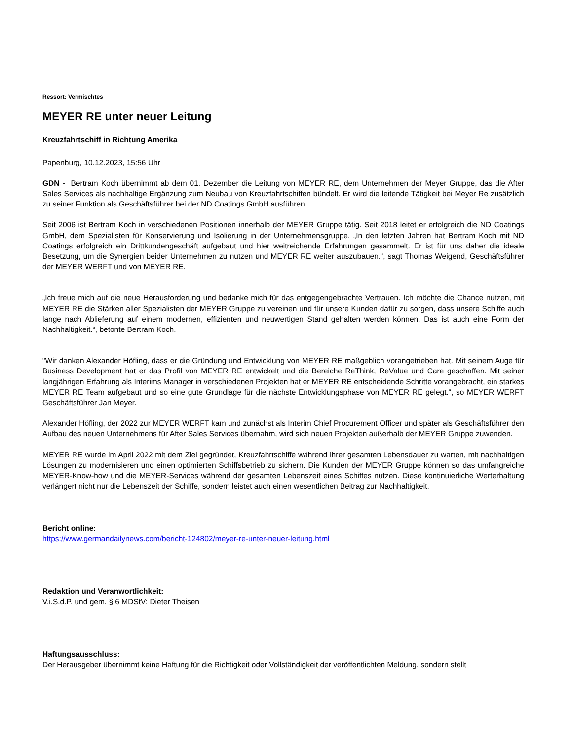Ressort: Vermischtes
MEYER RE unter neuer Leitung
Kreuzfahrtschiff in Richtung Amerika
Papenburg, 10.12.2023, 15:56 Uhr
GDN - Bertram Koch übernimmt ab dem 01. Dezember die Leitung von MEYER RE, dem Unternehmen der Meyer Gruppe, das die After Sales Services als nachhaltige Ergänzung zum Neubau von Kreuzfahrtschiffen bündelt. Er wird die leitende Tätigkeit bei Meyer Re zusätzlich zu seiner Funktion als Geschäftsführer bei der ND Coatings GmbH ausführen.
Seit 2006 ist Bertram Koch in verschiedenen Positionen innerhalb der MEYER Gruppe tätig. Seit 2018 leitet er erfolgreich die ND Coatings GmbH, dem Spezialisten für Konservierung und Isolierung in der Unternehmensgruppe. „In den letzten Jahren hat Bertram Koch mit ND Coatings erfolgreich ein Drittkundengeschäft aufgebaut und hier weitreichende Erfahrungen gesammelt. Er ist für uns daher die ideale Besetzung, um die Synergien beider Unternehmen zu nutzen und MEYER RE weiter auszubauen.“, sagt Thomas Weigend, Geschäftsführer der MEYER WERFT und von MEYER RE.
„Ich freue mich auf die neue Herausforderung und bedanke mich für das entgegengebrachte Vertrauen. Ich möchte die Chance nutzen, mit MEYER RE die Stärken aller Spezialisten der MEYER Gruppe zu vereinen und für unsere Kunden dafür zu sorgen, dass unsere Schiffe auch lange nach Ablieferung auf einem modernen, effizienten und neuwertigen Stand gehalten werden können. Das ist auch eine Form der Nachhaltigkeit.“, betonte Bertram Koch.
"Wir danken Alexander Höfling, dass er die Gründung und Entwicklung von MEYER RE maßgeblich vorangetrieben hat. Mit seinem Auge für Business Development hat er das Profil von MEYER RE entwickelt und die Bereiche ReThink, ReValue und Care geschaffen. Mit seiner langjährigen Erfahrung als Interims Manager in verschiedenen Projekten hat er MEYER RE entscheidende Schritte vorangebracht, ein starkes MEYER RE Team aufgebaut und so eine gute Grundlage für die nächste Entwicklungsphase von MEYER RE gelegt.“, so MEYER WERFT Geschäftsführer Jan Meyer.
Alexander Höfling, der 2022 zur MEYER WERFT kam und zunächst als Interim Chief Procurement Officer und später als Geschäftsführer den Aufbau des neuen Unternehmens für After Sales Services übernahm, wird sich neuen Projekten außerhalb der MEYER Gruppe zuwenden.
MEYER RE wurde im April 2022 mit dem Ziel gegründet, Kreuzfahrtschiffe während ihrer gesamten Lebensdauer zu warten, mit nachhaltigen Lösungen zu modernisieren und einen optimierten Schiffsbetrieb zu sichern. Die Kunden der MEYER Gruppe können so das umfangreiche MEYER-Know-how und die MEYER-Services während der gesamten Lebenszeit eines Schiffes nutzen. Diese kontinuierliche Werterhaltung verlängert nicht nur die Lebenszeit der Schiffe, sondern leistet auch einen wesentlichen Beitrag zur Nachhaltigkeit.
Bericht online:
https://www.germandailynews.com/bericht-124802/meyer-re-unter-neuer-leitung.html
Redaktion und Veranwortlichkeit:
V.i.S.d.P. und gem. § 6 MDStV: Dieter Theisen
Haftungsausschluss:
Der Herausgeber übernimmt keine Haftung für die Richtigkeit oder Vollständigkeit der veröffentlichten Meldung, sondern stellt